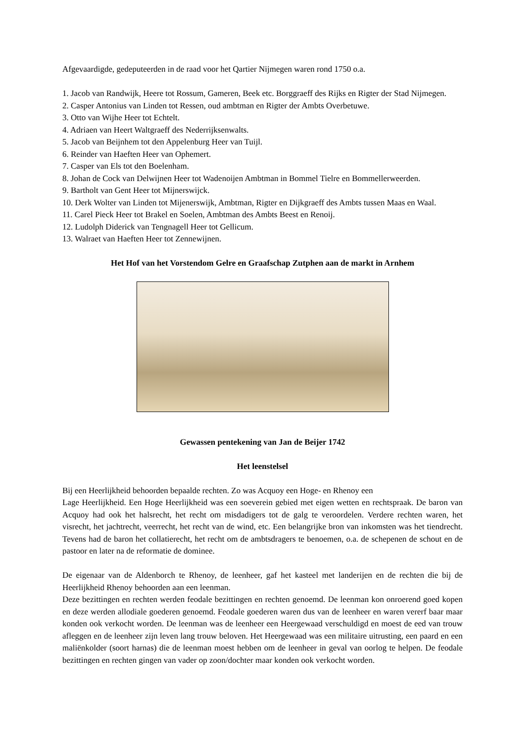Afgevaardigde, gedeputeerden in de raad voor het Qartier Nijmegen waren rond 1750 o.a.
1. Jacob van Randwijk, Heere tot Rossum, Gameren, Beek etc. Borggraeff des Rijks en Rigter der Stad Nijmegen.
2. Casper Antonius van Linden tot Ressen, oud ambtman en Rigter der Ambts Overbetuwe.
3. Otto van Wijhe Heer tot Echtelt.
4. Adriaen van Heert Waltgraeff des Nederrijksenwalts.
5. Jacob van Beijnhem tot den Appelenburg Heer van Tuijl.
6. Reinder van Haeften Heer van Ophemert.
7. Casper van Els tot den Boelenham.
8. Johan de Cock van Delwijnen Heer tot Wadenoijen Ambtman in Bommel Tielre en Bommellerweerden.
9. Bartholt van Gent Heer tot Mijnerswijck.
10. Derk Wolter van Linden tot Mijenerswijk, Ambtman, Rigter en Dijkgraeff des Ambts tussen Maas en Waal.
11. Carel Pieck Heer tot Brakel en Soelen, Ambtman des Ambts Beest en Renoij.
12. Ludolph Diderick van Tengnagell Heer tot Gellicum.
13. Walraet van Haeften Heer tot Zennewijnen.
Het Hof van het Vorstendom Gelre en Graafschap Zutphen aan de markt in Arnhem
Gewassen pentekening van Jan de Beijer 1742
Het leenstelsel
Bij een Heerlijkheid behoorden bepaalde rechten. Zo was Acquoy een Hoge- en Rhenoy een
Lage Heerlijkheid. Een Hoge Heerlijkheid was een soeverein gebied met eigen wetten en rechtspraak. De baron van Acquoy had ook het halsrecht, het recht om misdadigers tot de galg te veroordelen. Verdere rechten waren, het visrecht, het jachtrecht, veerrecht, het recht van de wind, etc. Een belangrijke bron van inkomsten was het tiendrecht. Tevens had de baron het collatierecht, het recht om de ambtsdragers te benoemen, o.a. de schepenen de schout en de pastoor en later na de reformatie de dominee.
De eigenaar van de Aldenborch te Rhenoy, de leenheer, gaf het kasteel met landerijen en de rechten die bij de Heerlijkheid Rhenoy behoorden aan een leenman.
Deze bezittingen en rechten werden feodale bezittingen en rechten genoemd. De leenman kon onroerend goed kopen en deze werden allodiale goederen genoemd. Feodale goederen waren dus van de leenheer en waren vererf baar maar konden ook verkocht worden. De leenman was de leenheer een Heergewaad verschuldigd en moest de eed van trouw afleggen en de leenheer zijn leven lang trouw beloven. Het Heergewaad was een militaire uitrusting, een paard en een maliënkolder (soort harnas) die de leenman moest hebben om de leenheer in geval van oorlog te helpen. De feodale bezittingen en rechten gingen van vader op zoon/dochter maar konden ook verkocht worden.